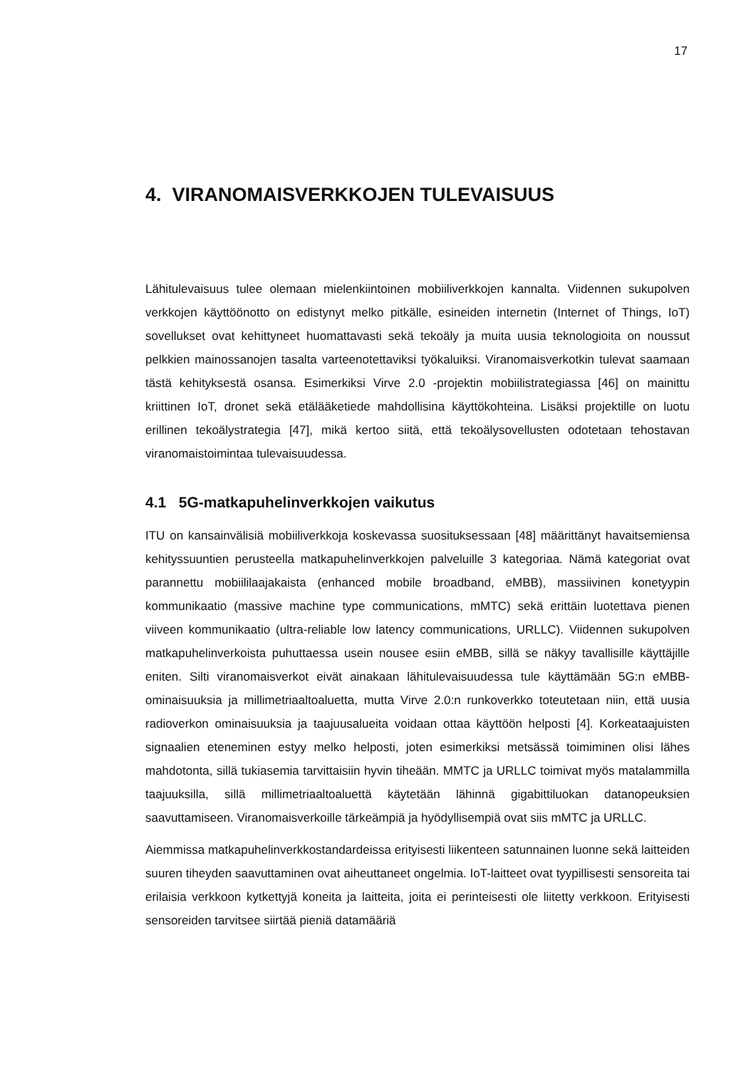17
4. VIRANOMAISVERKKOJEN TULEVAISUUS
Lähitulevaisuus tulee olemaan mielenkiintoinen mobiiliverkkojen kannalta. Viidennen sukupolven verkkojen käyttöönotto on edistynyt melko pitkälle, esineiden internetin (Internet of Things, IoT) sovellukset ovat kehittyneet huomattavasti sekä tekoäly ja muita uusia teknologioita on noussut pelkkien mainossanojen tasalta varteenotettaviksi työkaluiksi. Viranomaisverkotkin tulevat saamaan tästä kehityksestä osansa. Esimerkiksi Virve 2.0 -projektin mobiilistrategiassa [46] on mainittu kriittinen IoT, dronet sekä etälääketiede mahdollisina käyttökohteina. Lisäksi projektille on luotu erillinen tekoälystrategia [47], mikä kertoo siitä, että tekoälysovellusten odotetaan tehostavan viranomaistoimintaa tulevaisuudessa.
4.1 5G-matkapuhelinverkkojen vaikutus
ITU on kansainvälisiä mobiiliverkkoja koskevassa suosituksessaan [48] määrittänyt havaitsemiensa kehityssuuntien perusteella matkapuhelinverkkojen palveluille 3 kategoriaa. Nämä kategoriat ovat parannettu mobiililaajakaista (enhanced mobile broadband, eMBB), massiivinen konetyypin kommunikaatio (massive machine type communications, mMTC) sekä erittäin luotettava pienen viiveen kommunikaatio (ultra-reliable low latency communications, URLLC). Viidennen sukupolven matkapuhelinverkoista puhuttaessa usein nousee esiin eMBB, sillä se näkyy tavallisille käyttäjille eniten. Silti viranomaisverkot eivät ainakaan lähitulevaisuudessa tule käyttämään 5G:n eMBB-ominaisuuksia ja millimetriaaltoaluetta, mutta Virve 2.0:n runkoverkko toteutetaan niin, että uusia radioverkon ominaisuuksia ja taajuusalueita voidaan ottaa käyttöön helposti [4]. Korkeataajuisten signaalien eteneminen estyy melko helposti, joten esimerkiksi metsässä toimiminen olisi lähes mahdotonta, sillä tukiasemia tarvittaisiin hyvin tiheään. MMTC ja URLLC toimivat myös matalammilla taajuuksilla, sillä millimetriaaltoaluettä käytetään lähinnä gigabittiluokan datanopeuksien saavuttamiseen. Viranomaisverkoille tärkeämpiä ja hyödyllisempiä ovat siis mMTC ja URLLC.
Aiemmissa matkapuhelinverkkostandardeissa erityisesti liikenteen satunnainen luonne sekä laitteiden suuren tiheyden saavuttaminen ovat aiheuttaneet ongelmia. IoT-laitteet ovat tyypillisesti sensoreita tai erilaisia verkkoon kytkettyjä koneita ja laitteita, joita ei perinteisesti ole liitetty verkkoon. Erityisesti sensoreiden tarvitsee siirtää pieniä datamääriä